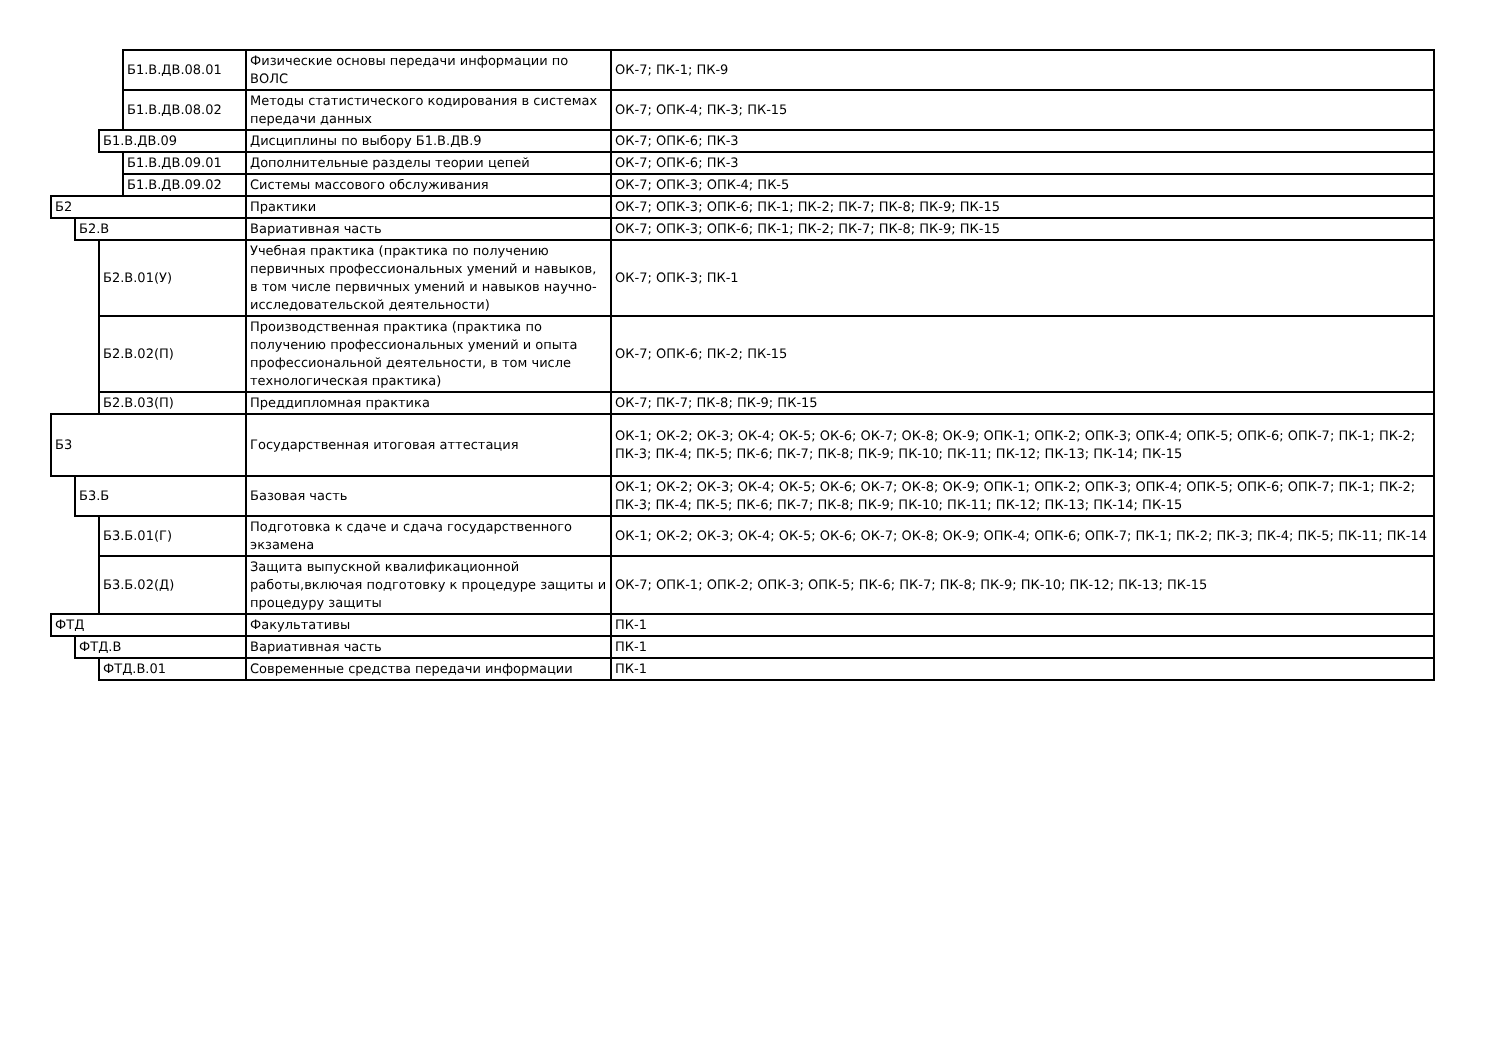| | | | Б1.В.ДВ.08.01 | Физические основы передачи информации по ВОЛС | ОК-7; ПК-1; ПК-9 |
| | | | Б1.В.ДВ.08.02 | Методы статистического кодирования в системах передачи данных | ОК-7; ОПК-4; ПК-3; ПК-15 |
| | | Б1.В.ДВ.09 | | Дисциплины по выбору Б1.В.ДВ.9 | ОК-7; ОПК-6; ПК-3 |
| | | | Б1.В.ДВ.09.01 | Дополнительные разделы теории цепей | ОК-7; ОПК-6; ПК-3 |
| | | | Б1.В.ДВ.09.02 | Системы массового обслуживания | ОК-7; ОПК-3; ОПК-4; ПК-5 |
| Б2 | | | | Практики | ОК-7; ОПК-3; ОПК-6; ПК-1; ПК-2; ПК-7; ПК-8; ПК-9; ПК-15 |
| | Б2.В | | | Вариативная часть | ОК-7; ОПК-3; ОПК-6; ПК-1; ПК-2; ПК-7; ПК-8; ПК-9; ПК-15 |
| | | Б2.В.01(У) | | Учебная практика (практика по получению первичных профессиональных умений и навыков, в том числе первичных умений и навыков научно-исследовательской деятельности) | ОК-7; ОПК-3; ПК-1 |
| | | Б2.В.02(П) | | Производственная практика (практика по получению профессиональных умений и опыта профессиональной деятельности, в том числе технологическая практика) | ОК-7; ОПК-6; ПК-2; ПК-15 |
| | | Б2.В.03(П) | | Преддипломная практика | ОК-7; ПК-7; ПК-8; ПК-9; ПК-15 |
| Б3 | | | | Государственная итоговая аттестация | ОК-1; ОК-2; ОК-3; ОК-4; ОК-5; ОК-6; ОК-7; ОК-8; ОК-9; ОПК-1; ОПК-2; ОПК-3; ОПК-4; ОПК-5; ОПК-6; ОПК-7; ПК-1; ПК-2; ПК-3; ПК-4; ПК-5; ПК-6; ПК-7; ПК-8; ПК-9; ПК-10; ПК-11; ПК-12; ПК-13; ПК-14; ПК-15 |
| | Б3.Б | | | Базовая часть | ОК-1; ОК-2; ОК-3; ОК-4; ОК-5; ОК-6; ОК-7; ОК-8; ОК-9; ОПК-1; ОПК-2; ОПК-3; ОПК-4; ОПК-5; ОПК-6; ОПК-7; ПК-1; ПК-2; ПК-3; ПК-4; ПК-5; ПК-6; ПК-7; ПК-8; ПК-9; ПК-10; ПК-11; ПК-12; ПК-13; ПК-14; ПК-15 |
| | | Б3.Б.01(Г) | | Подготовка к сдаче и сдача государственного экзамена | ОК-1; ОК-2; ОК-3; ОК-4; ОК-5; ОК-6; ОК-7; ОК-8; ОК-9; ОПК-4; ОПК-6; ОПК-7; ПК-1; ПК-2; ПК-3; ПК-4; ПК-5; ПК-11; ПК-14 |
| | | Б3.Б.02(Д) | | Защита выпускной квалификационной работы,включая подготовку к процедуре защиты и процедуру защиты | ОК-7; ОПК-1; ОПК-2; ОПК-3; ОПК-5; ПК-6; ПК-7; ПК-8; ПК-9; ПК-10; ПК-12; ПК-13; ПК-15 |
| ФТД | | | | Факультативы | ПК-1 |
| | ФТД.В | | | Вариативная часть | ПК-1 |
| | | ФТД.В.01 | | Современные средства передачи информации | ПК-1 |